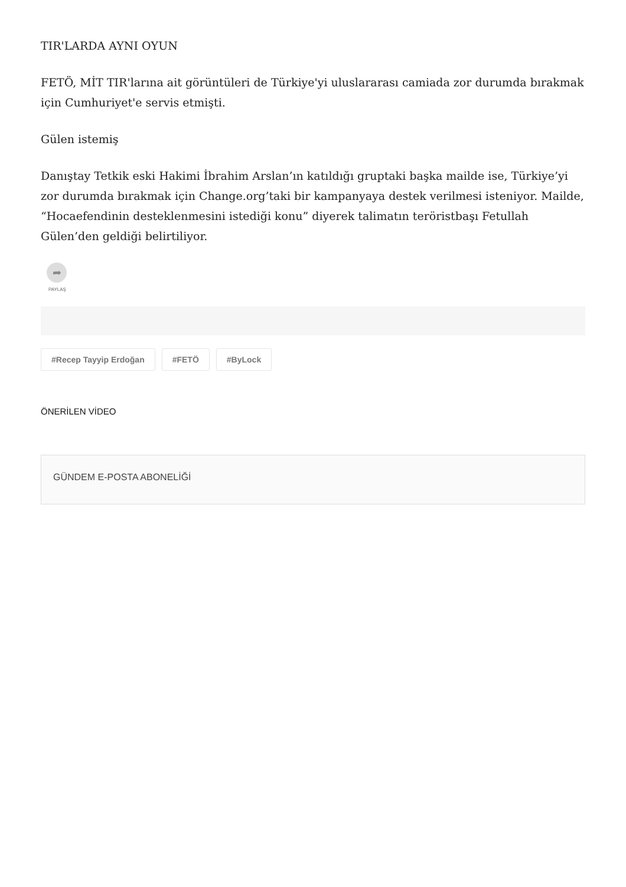TIR'LARDA AYNI OYUN
FETÖ, MİT TIR'larına ait görüntüleri de Türkiye'yi uluslararası camiada zor durumda bırakmak için Cumhuriyet'e servis etmişti.
Gülen istemiş
Danıştay Tetkik eski Hakimi İbrahim Arslan’ın katıldığı gruptaki başka mailde ise, Türkiye’yi zor durumda bırakmak için Change.org’taki bir kampanyaya destek verilmesi isteniyor. Mailde, “Hocaefendinin desteklenmesini istediği konu” diyerek talimatın teröristbaşı Fetullah Gülen’den geldiği belirtiliyor.
➦
PAYLAŞ
#Recep Tayyip Erdoğan #FETÖ #ByLock
ÖNERİLEN VİDEO
GÜNDEM E-POSTA ABONELİĞİ